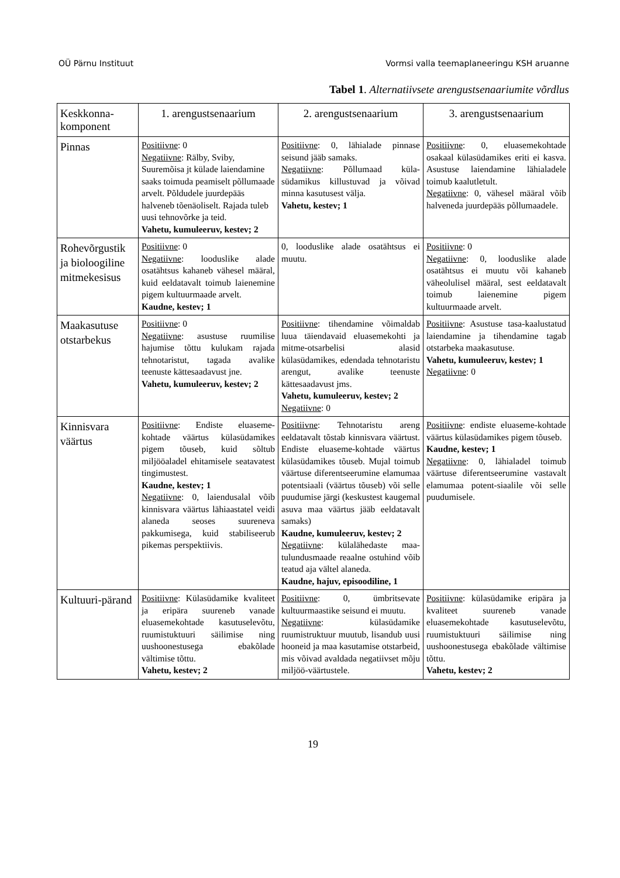OÜ Pärnu Instituut Vormsi valla teemaplaneeringu KSH aruanne
Tabel 1. Alternatiivsete arengustsenaariumite võrdlus
| Keskkonna-komponent | 1. arengustsenaarium | 2. arengustsenaarium | 3. arengustsenaarium |
| --- | --- | --- | --- |
| Pinnas | Positiivne : 0 Negatiivne : Rälby, Sviby, Suuremõisa jt külade laiendamine saaks toimuda peamiselt põllumaade arvelt. Põldudele juurdepääs halveneb tõenäoliselt. Rajada tuleb uusi tehnovõrke ja teid. Vahetu, kumuleeruv, kestev; 2 | Positiivne : 0, lähialade pinnase seisund jääb samaks. Negatiivne : Põllumaad küla-südamikus killustuvad ja võivad minna kasutusest välja. Vahetu, kestev; 1 | Positiivne : 0, eluasemekohtade osakaal külasüdamikes eriti ei kasva. Asustuse laiendamine lähialadele toimub kaalutletult. Negatiivne : 0, vähesel määral võib halveneda juurdepääs põllumaadele. |
| Rohevõrgustik ja bioloogiline mitmekesisus | Positiivne : 0 Negatiivne : looduslike alade osatähtsus kahaneb vähesel määral, kuid eeldatavalt toimub laienemine pigem kultuurmaade arvelt. Kaudne, kestev; 1 | 0, looduslike alade osatähtsus ei muutu. | Positiivne : 0 Negatiivne : 0, looduslike alade osatähtsus ei muutu või kahaneb väheolulisel määral, sest eeldatavalt toimub laienemine pigem kultuurmaade arvelt. |
| Maakasutuse otstarbekus | Positiivne : 0 Negatiivne : asustuse ruumilise hajumise tõttu kulukam rajada tehnotaristut, tagada avalike teenuste kättesaadavust jne. Vahetu, kumuleeruv, kestev; 2 | Positiivne : tihendamine võimaldab luua täiendavaid eluasemekohti ja mitme-otsarbelisi alasid külasüdamikes, edendada tehnotaristu arengut, avalike teenuste kättesaadavust jms. Vahetu, kumuleeruv, kestev; 2 Negatiivne : 0 | Positiivne : Asustuse tasa-kaalustatud laiendamine ja tihendamine tagab otstarbeka maakasutuse. Vahetu, kumuleeruv, kestev; 1 Negatiivne : 0 |
| Kinnisvara väärtus | Positiivne : Endiste eluaseme-kohtade väärtus külasüdamikes pigem tõuseb, kuid sõltub miljööaladel ehitamisele seatavatest tingimustest. Kaudne, kestev; 1 Negatiivne : 0, laiendusalal võib kinnisvara väärtus lähiaastatel veidi alaneda seoses suureneva pakkumisega, kuid stabiliseerub pikemas perspektiivis. | Positiivne : Tehnotaristu areng eeldatavalt tõstab kinnisvara väärtust. Endiste eluaseme-kohtade väärtus külasüdamikes tõuseb. Mujal toimub väärtuse diferentseerumine elamumaa potentsiaali (väärtus tõuseb) või selle puudumise järgi (keskustest kaugemal asuva maa väärtus jääb eeldatavalt samaks) Kaudne, kumuleeruv, kestev; 2 Negatiivne : külalähedaste maa-tulundusmaade reaalne ostuhind võib teatud aja vältel alaneda. Kaudne, hajuv, episoodiline, 1 | Positiivne : endiste eluaseme-kohtade väärtus külasüdamikes pigem tõuseb. Kaudne, kestev; 1 Negatiivne : 0, lähialadel toimub väärtuse diferentseerumine vastavalt elamumaa potent-siaalile või selle puudumisele. |
| Kultuuri-pärand | Positiivne : Külasüdamike kvaliteet ja eripära suureneb vanade eluasemekohtade kasutuselevõtu, ruumistuktuuri säilimise ning uushoonestusega ebakõlade vältimise tõttu. Vahetu, kestev; 2 | Positiivne : 0, ümbritsevate kultuurmaastike seisund ei muutu. Negatiivne : külasüdamike ruumistruktuur muutub, lisandub uusi hooneid ja maa kasutamise otstarbeid, mis võivad avaldada negatiivset mõju miljöö-väärtustele. | Positiivne : külasüdamike eripära ja kvaliteet suureneb vanade eluasemekohtade kasutuselevõtu, ruumistuktuuri säilimise ning uushoonestusega ebakõlade vältimise tõttu. Vahetu, kestev; 2 |
19